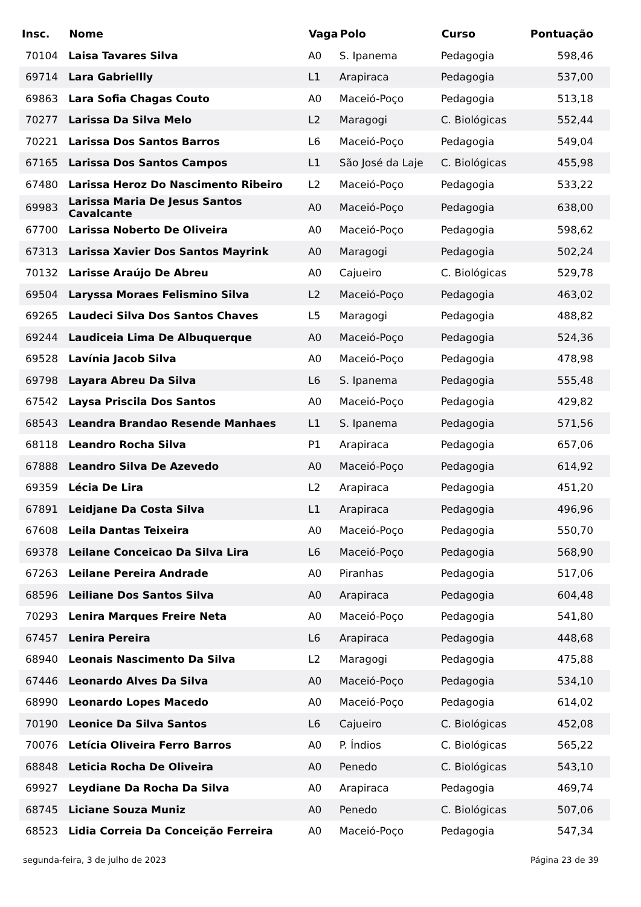| Insc. | Nome | Vaga | Polo | Curso | Pontuação |
| --- | --- | --- | --- | --- | --- |
| 70104 | Laisa Tavares Silva | A0 | S. Ipanema | Pedagogia | 598,46 |
| 69714 | Lara Gabriellly | L1 | Arapiraca | Pedagogia | 537,00 |
| 69863 | Lara Sofia Chagas Couto | A0 | Maceió-Poço | Pedagogia | 513,18 |
| 70277 | Larissa Da Silva Melo | L2 | Maragogi | C. Biológicas | 552,44 |
| 70221 | Larissa Dos Santos Barros | L6 | Maceió-Poço | Pedagogia | 549,04 |
| 67165 | Larissa Dos Santos Campos | L1 | São José da Laje | C. Biológicas | 455,98 |
| 67480 | Larissa Heroz Do Nascimento Ribeiro | L2 | Maceió-Poço | Pedagogia | 533,22 |
| 69983 | Larissa Maria De Jesus Santos Cavalcante | A0 | Maceió-Poço | Pedagogia | 638,00 |
| 67700 | Larissa Noberto De Oliveira | A0 | Maceió-Poço | Pedagogia | 598,62 |
| 67313 | Larissa Xavier Dos Santos Mayrink | A0 | Maragogi | Pedagogia | 502,24 |
| 70132 | Larisse Araújo De Abreu | A0 | Cajueiro | C. Biológicas | 529,78 |
| 69504 | Laryssa Moraes Felismino Silva | L2 | Maceió-Poço | Pedagogia | 463,02 |
| 69265 | Laudeci Silva Dos Santos Chaves | L5 | Maragogi | Pedagogia | 488,82 |
| 69244 | Laudiceia Lima De Albuquerque | A0 | Maceió-Poço | Pedagogia | 524,36 |
| 69528 | Lavínia Jacob Silva | A0 | Maceió-Poço | Pedagogia | 478,98 |
| 69798 | Layara Abreu Da Silva | L6 | S. Ipanema | Pedagogia | 555,48 |
| 67542 | Laysa Priscila Dos Santos | A0 | Maceió-Poço | Pedagogia | 429,82 |
| 68543 | Leandra Brandao Resende Manhaes | L1 | S. Ipanema | Pedagogia | 571,56 |
| 68118 | Leandro Rocha Silva | P1 | Arapiraca | Pedagogia | 657,06 |
| 67888 | Leandro Silva De Azevedo | A0 | Maceió-Poço | Pedagogia | 614,92 |
| 69359 | Lécia De Lira | L2 | Arapiraca | Pedagogia | 451,20 |
| 67891 | Leidjane Da Costa Silva | L1 | Arapiraca | Pedagogia | 496,96 |
| 67608 | Leila Dantas Teixeira | A0 | Maceió-Poço | Pedagogia | 550,70 |
| 69378 | Leilane Conceicao Da Silva Lira | L6 | Maceió-Poço | Pedagogia | 568,90 |
| 67263 | Leilane Pereira Andrade | A0 | Piranhas | Pedagogia | 517,06 |
| 68596 | Leiliane Dos Santos Silva | A0 | Arapiraca | Pedagogia | 604,48 |
| 70293 | Lenira Marques Freire Neta | A0 | Maceió-Poço | Pedagogia | 541,80 |
| 67457 | Lenira Pereira | L6 | Arapiraca | Pedagogia | 448,68 |
| 68940 | Leonais Nascimento Da Silva | L2 | Maragogi | Pedagogia | 475,88 |
| 67446 | Leonardo Alves Da Silva | A0 | Maceió-Poço | Pedagogia | 534,10 |
| 68990 | Leonardo Lopes Macedo | A0 | Maceió-Poço | Pedagogia | 614,02 |
| 70190 | Leonice Da Silva Santos | L6 | Cajueiro | C. Biológicas | 452,08 |
| 70076 | Letícia Oliveira Ferro Barros | A0 | P. Índios | C. Biológicas | 565,22 |
| 68848 | Leticia Rocha De Oliveira | A0 | Penedo | C. Biológicas | 543,10 |
| 69927 | Leydiane Da Rocha Da Silva | A0 | Arapiraca | Pedagogia | 469,74 |
| 68745 | Liciane Souza Muniz | A0 | Penedo | C. Biológicas | 507,06 |
| 68523 | Lidia Correia Da Conceição Ferreira | A0 | Maceió-Poço | Pedagogia | 547,34 |
segunda-feira, 3 de julho de 2023 Página 23 de 39